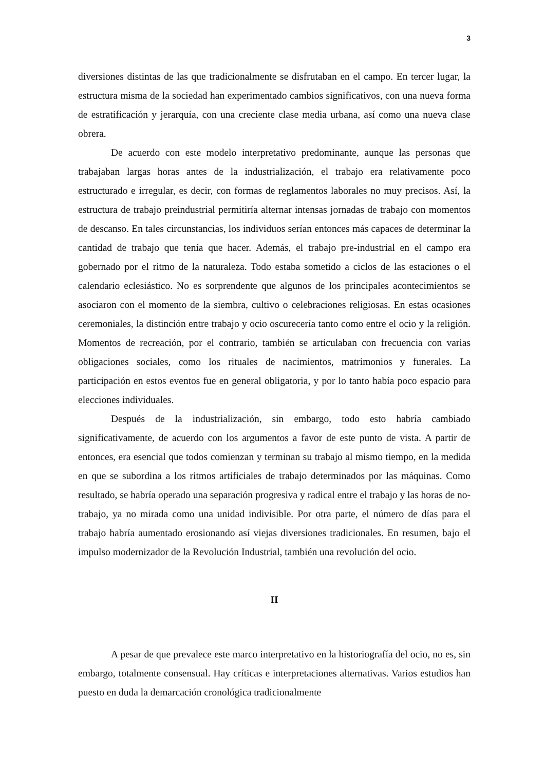3
diversiones distintas de las que tradicionalmente se disfrutaban en el campo. En tercer lugar, la estructura misma de la sociedad han experimentado cambios significativos, con una nueva forma de estratificación y jerarquía, con una creciente clase media urbana, así como una nueva clase obrera.
De acuerdo con este modelo interpretativo predominante, aunque las personas que trabajaban largas horas antes de la industrialización, el trabajo era relativamente poco estructurado e irregular, es decir, con formas de reglamentos laborales no muy precisos. Así, la estructura de trabajo preindustrial permitiría alternar intensas jornadas de trabajo con momentos de descanso. En tales circunstancias, los individuos serían entonces más capaces de determinar la cantidad de trabajo que tenía que hacer. Además, el trabajo pre-industrial en el campo era gobernado por el ritmo de la naturaleza. Todo estaba sometido a ciclos de las estaciones o el calendario eclesiástico. No es sorprendente que algunos de los principales acontecimientos se asociaron con el momento de la siembra, cultivo o celebraciones religiosas. En estas ocasiones ceremoniales, la distinción entre trabajo y ocio oscurecería tanto como entre el ocio y la religión. Momentos de recreación, por el contrario, también se articulaban con frecuencia con varias obligaciones sociales, como los rituales de nacimientos, matrimonios y funerales. La participación en estos eventos fue en general obligatoria, y por lo tanto había poco espacio para elecciones individuales.
Después de la industrialización, sin embargo, todo esto habría cambiado significativamente, de acuerdo con los argumentos a favor de este punto de vista. A partir de entonces, era esencial que todos comienzan y terminan su trabajo al mismo tiempo, en la medida en que se subordina a los ritmos artificiales de trabajo determinados por las máquinas. Como resultado, se habría operado una separación progresiva y radical entre el trabajo y las horas de no-trabajo, ya no mirada como una unidad indivisible. Por otra parte, el número de días para el trabajo habría aumentado erosionando así viejas diversiones tradicionales. En resumen, bajo el impulso modernizador de la Revolución Industrial, también una revolución del ocio.
II
A pesar de que prevalece este marco interpretativo en la historiografía del ocio, no es, sin embargo, totalmente consensual. Hay críticas e interpretaciones alternativas. Varios estudios han puesto en duda la demarcación cronológica tradicionalmente